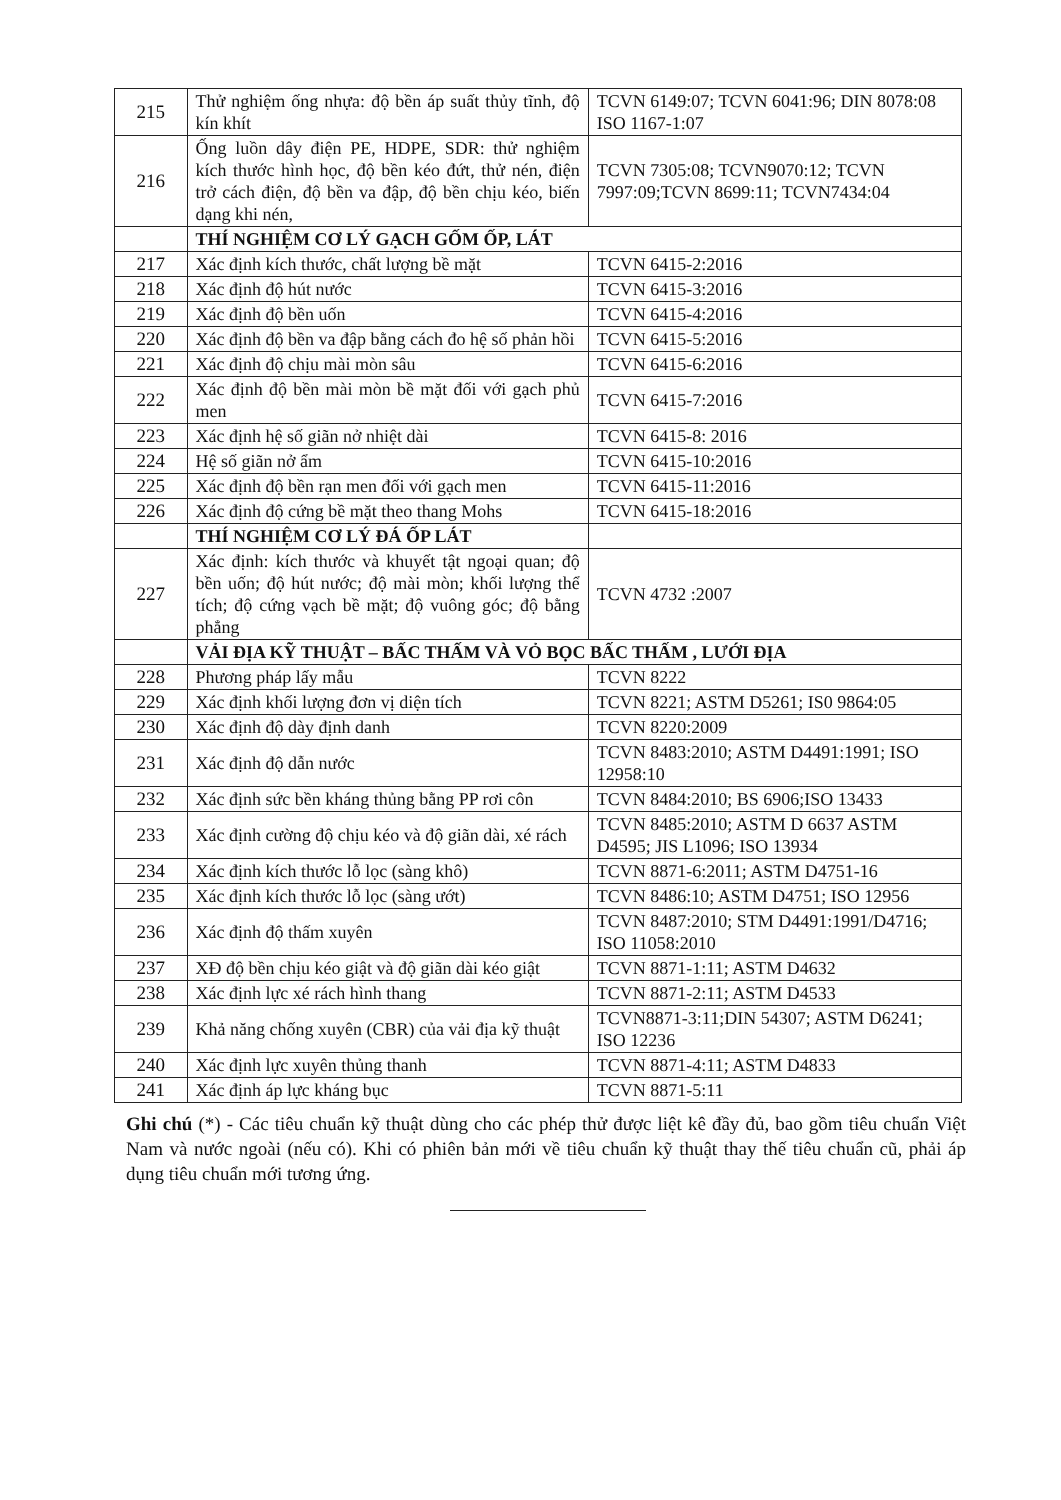| 215 | Thử nghiệm ống nhựa: độ bền áp suất thủy tĩnh, độ kín khít | TCVN 6149:07; TCVN 6041:96; DIN 8078:08 ISO 1167-1:07 |
| 216 | Ống luồn dây điện PE, HDPE, SDR: thử nghiệm kích thước hình học, độ bền kéo đứt, thử nén, điện trở cách điện, độ bền va đập, độ bền chịu kéo, biến dạng khi nén, | TCVN 7305:08; TCVN9070:12; TCVN 7997:09;TCVN 8699:11; TCVN7434:04 |
| | THÍ NGHIỆM CƠ LÝ GẠCH GỐM ỐP, LÁT | |
| 217 | Xác định kích thước, chất lượng bề mặt | TCVN 6415-2:2016 |
| 218 | Xác định độ hút nước | TCVN 6415-3:2016 |
| 219 | Xác định độ bền uốn | TCVN 6415-4:2016 |
| 220 | Xác định độ bền va đập bằng cách đo hệ số phản hồi | TCVN 6415-5:2016 |
| 221 | Xác định độ chịu mài mòn sâu | TCVN 6415-6:2016 |
| 222 | Xác định độ bền mài mòn bề mặt đối với gạch phủ men | TCVN 6415-7:2016 |
| 223 | Xác định hệ số giãn nở nhiệt dài | TCVN 6415-8: 2016 |
| 224 | Hệ số giãn nở ẩm | TCVN 6415-10:2016 |
| 225 | Xác định độ bền rạn men đối với gạch men | TCVN 6415-11:2016 |
| 226 | Xác định độ cứng bề mặt theo thang Mohs | TCVN 6415-18:2016 |
| | THÍ NGHIỆM CƠ LÝ ĐÁ ỐP LÁT | |
| 227 | Xác định: kích thước và khuyết tật ngoại quan; độ bền uốn; độ hút nước; độ mài mòn; khối lượng thể tích; độ cứng vạch bề mặt; độ vuông góc; độ bằng phẳng | TCVN 4732 :2007 |
| | VẢI ĐỊA KỸ THUẬT – BẤC THẤM VÀ VỎ BỌC BẤC THẤM , LƯỚI ĐỊA | |
| 228 | Phương pháp lấy mẫu | TCVN 8222 |
| 229 | Xác định khối lượng đơn vị diện tích | TCVN 8221; ASTM D5261; IS0 9864:05 |
| 230 | Xác định độ dày định danh | TCVN 8220:2009 |
| 231 | Xác định độ dẫn nước | TCVN 8483:2010; ASTM D4491:1991; ISO 12958:10 |
| 232 | Xác định sức bền kháng thủng bằng PP rơi côn | TCVN 8484:2010; BS 6906;ISO 13433 |
| 233 | Xác định cường độ chịu kéo và độ giãn dài, xé rách | TCVN 8485:2010; ASTM D 6637 ASTM D4595; JIS L1096; ISO 13934 |
| 234 | Xác định kích thước lỗ lọc (sàng khô) | TCVN 8871-6:2011; ASTM D4751-16 |
| 235 | Xác định kích thước lỗ lọc (sàng ướt) | TCVN 8486:10; ASTM D4751; ISO 12956 |
| 236 | Xác định độ thấm xuyên | TCVN 8487:2010; STM D4491:1991/D4716; ISO 11058:2010 |
| 237 | XĐ độ bền chịu kéo giật và độ giãn dài kéo giật | TCVN 8871-1:11; ASTM D4632 |
| 238 | Xác định lực xé rách hình thang | TCVN 8871-2:11; ASTM D4533 |
| 239 | Khả năng chống xuyên (CBR) của vải địa kỹ thuật | TCVN8871-3:11;DIN 54307; ASTM D6241; ISO 12236 |
| 240 | Xác định lực xuyên thủng thanh | TCVN 8871-4:11; ASTM D4833 |
| 241 | Xác định áp lực kháng bục | TCVN 8871-5:11 |
Ghi chú (*) - Các tiêu chuẩn kỹ thuật dùng cho các phép thử được liệt kê đầy đủ, bao gồm tiêu chuẩn Việt Nam và nước ngoài (nếu có). Khi có phiên bản mới về tiêu chuẩn kỹ thuật thay thế tiêu chuẩn cũ, phải áp dụng tiêu chuẩn mới tương ứng.